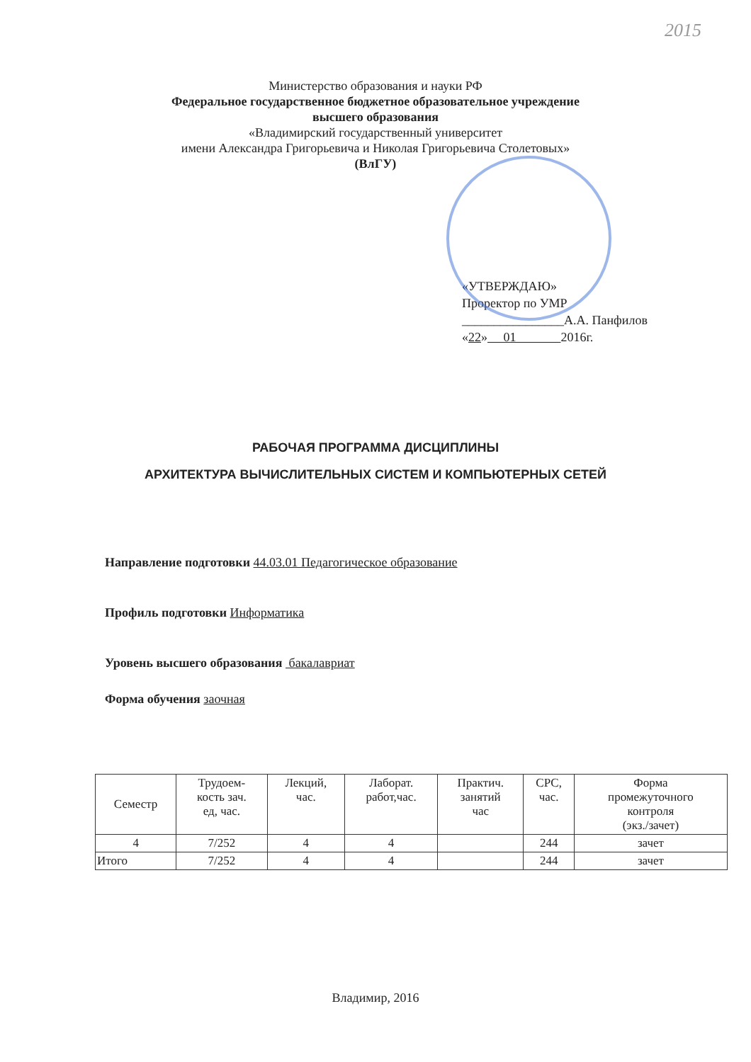2015
Министерство образования и науки РФ
Федеральное государственное бюджетное образовательное учреждение
высшего образования
«Владимирский государственный университет
имени Александра Григорьевича и Николая Григорьевича Столетовых»
(ВлГУ)
«УТВЕРЖДАЮ»
Проректор по УМР
________________А.А. Панфилов
«22» 01 2016г.
РАБОЧАЯ ПРОГРАММА ДИСЦИПЛИНЫ
АРХИТЕКТУРА ВЫЧИСЛИТЕЛЬНЫХ СИСТЕМ И КОМПЬЮТЕРНЫХ СЕТЕЙ
Направление подготовки 44.03.01 Педагогическое образование
Профиль подготовки Информатика
Уровень высшего образования бакалавриат
Форма обучения заочная
| Семестр | Трудоем- кость зач. ед, час. | Лекций, час. | Лаборат. работ,час. | Практич. занятий час | СРС, час. | Форма промежуточного контроля (экз./зачет) |
| --- | --- | --- | --- | --- | --- | --- |
| 4 | 7/252 | 4 | 4 | | 244 | зачет |
| Итого | 7/252 | 4 | 4 | | 244 | зачет |
Владимир, 2016